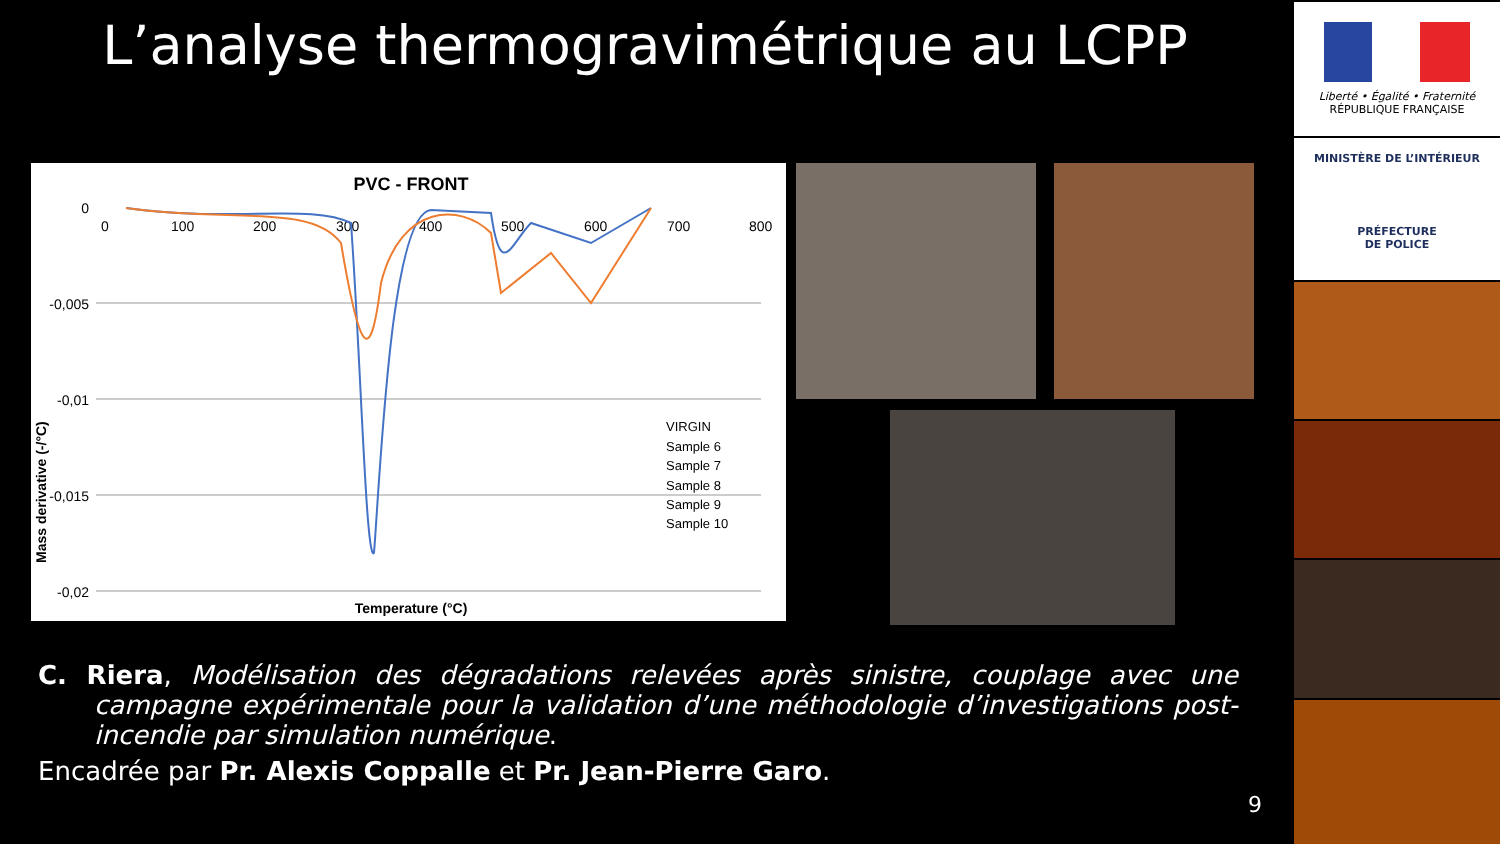L’analyse thermogravimétrique au LCPP
PVC - FRONT
0
-0,005
-0,01
-0,015
-0,02
0
100
200
300
400
500
600
700
800
Mass derivative (-/°C)
Temperature (°C)
VIRGIN
Sample 6
Sample 7
Sample 8
Sample 9
Sample 10
Liberté • Égalité • Fraternité
RÉPUBLIQUE FRANÇAISE
MINISTÈRE DE L’INTÉRIEUR
PRÉFECTURE
DE POLICE
C. Riera, Modélisation des dégradations relevées après sinistre, couplage avec une campagne expérimentale pour la validation d’une méthodologie d’investigations post-incendie par simulation numérique.
Encadrée par Pr. Alexis Coppalle et Pr. Jean-Pierre Garo.
9